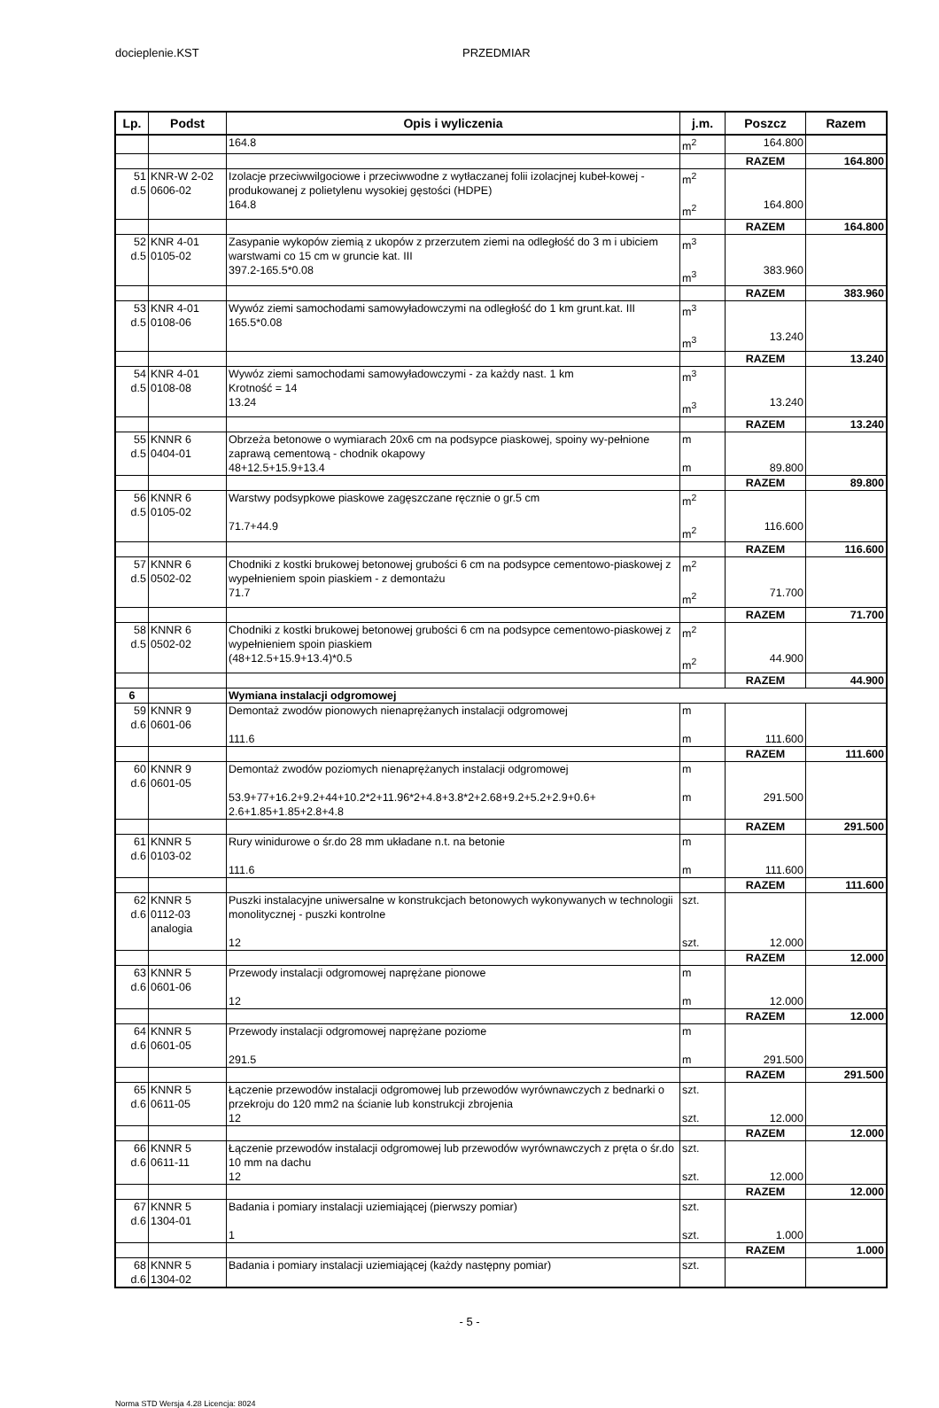docieplenie.KST PRZEDMIAR
| Lp. | Podst | Opis i wyliczenia | j.m. | Poszcz | Razem |
| --- | --- | --- | --- | --- | --- |
| | | 164.8 | m<sup>2</sup> | 164.800 | |
| | | | | RAZEM | 164.800 |
| 51 d.5 | KNR-W 2-02 0606-02 | Izolacje przeciwwilgociowe i przeciwwodne z wytłaczanej folii izolacjnej kubeł-kowej - produkowanej z polietylenu wysokiej gęstości (HDPE) 164.8 | m<sup>2</sup> m<sup>2</sup> | 164.800 | |
| | | | | RAZEM | 164.800 |
| 52 d.5 | KNR 4-01 0105-02 | Zasypanie wykopów ziemią z ukopów z przerzutem ziemi na odległość do 3 m i ubiciem warstwami co 15 cm w gruncie kat. III 397.2-165.5*0.08 | m<sup>3</sup> m<sup>3</sup> | 383.960 | |
| | | | | RAZEM | 383.960 |
| 53 d.5 | KNR 4-01 0108-06 | Wywóz ziemi samochodami samowyładowczymi na odległość do 1 km grunt.kat. III 165.5*0.08 | m<sup>3</sup> m<sup>3</sup> | 13.240 | |
| | | | | RAZEM | 13.240 |
| 54 d.5 | KNR 4-01 0108-08 | Wywóz ziemi samochodami samowyładowczymi - za każdy nast. 1 km Krotność = 14 13.24 | m<sup>3</sup> m<sup>3</sup> | 13.240 | |
| | | | | RAZEM | 13.240 |
| 55 d.5 | KNNR 6 0404-01 | Obrzeża betonowe o wymiarach 20x6 cm na podsypce piaskowej, spoiny wy-pełnione zaprawą cementową - chodnik okapowy 48+12.5+15.9+13.4 | m m | 89.800 | |
| | | | | RAZEM | 89.800 |
| 56 d.5 | KNNR 6 0105-02 | Warstwy podsypkowe piaskowe zagęszczane ręcznie o gr.5 cm 71.7+44.9 | m<sup>2</sup> m<sup>2</sup> | 116.600 | |
| | | | | RAZEM | 116.600 |
| 57 d.5 | KNNR 6 0502-02 | Chodniki z kostki brukowej betonowej grubości 6 cm na podsypce cementowo-piaskowej z wypełnieniem spoin piaskiem - z demontażu 71.7 | m<sup>2</sup> m<sup>2</sup> | 71.700 | |
| | | | | RAZEM | 71.700 |
| 58 d.5 | KNNR 6 0502-02 | Chodniki z kostki brukowej betonowej grubości 6 cm na podsypce cementowo-piaskowej z wypełnieniem spoin piaskiem (48+12.5+15.9+13.4)*0.5 | m<sup>2</sup> m<sup>2</sup> | 44.900 | |
| | | | | RAZEM | 44.900 |
| 6 | | Wymiana instalacji odgromowej | | | |
| 59 d.6 | KNNR 9 0601-06 | Demontaż zwodów pionowych nienaprężanych instalacji odgromowej 111.6 | m m | 111.600 | |
| | | | | RAZEM | 111.600 |
| 60 d.6 | KNNR 9 0601-05 | Demontaż zwodów poziomych nienaprężanych instalacji odgromowej 53.9+77+16.2+9.2+44+10.2*2+11.96*2+4.8+3.8*2+2.68+9.2+5.2+2.9+0.6+ 2.6+1.85+1.85+2.8+4.8 | m m | 291.500 | |
| | | | | RAZEM | 291.500 |
| 61 d.6 | KNNR 5 0103-02 | Rury winidurowe o śr.do 28 mm układane n.t. na betonie 111.6 | m m | 111.600 | |
| | | | | RAZEM | 111.600 |
| 62 d.6 | KNNR 5 0112-03 analogia | Puszki instalacyjne uniwersalne w konstrukcjach betonowych wykonywanych w technologii monolitycznej - puszki kontrolne 12 | szt. szt. | 12.000 | |
| | | | | RAZEM | 12.000 |
| 63 d.6 | KNNR 5 0601-06 | Przewody instalacji odgromowej naprężane pionowe 12 | m m | 12.000 | |
| | | | | RAZEM | 12.000 |
| 64 d.6 | KNNR 5 0601-05 | Przewody instalacji odgromowej naprężane poziome 291.5 | m m | 291.500 | |
| | | | | RAZEM | 291.500 |
| 65 d.6 | KNNR 5 0611-05 | Łączenie przewodów instalacji odgromowej lub przewodów wyrównawczych z bednarki o przekroju do 120 mm2 na ścianie lub konstrukcji zbrojenia 12 | szt. szt. | 12.000 | |
| | | | | RAZEM | 12.000 |
| 66 d.6 | KNNR 5 0611-11 | Łączenie przewodów instalacji odgromowej lub przewodów wyrównawczych z pręta o śr.do 10 mm na dachu 12 | szt. szt. | 12.000 | |
| | | | | RAZEM | 12.000 |
| 67 d.6 | KNNR 5 1304-01 | Badania i pomiary instalacji uziemiającej (pierwszy pomiar) 1 | szt. szt. | 1.000 | |
| | | | | RAZEM | 1.000 |
| 68 d.6 | KNNR 5 1304-02 | Badania i pomiary instalacji uziemiającej (każdy następny pomiar) | szt. | | |
- 5 -
Norma STD Wersja 4.28 Licencja: 8024